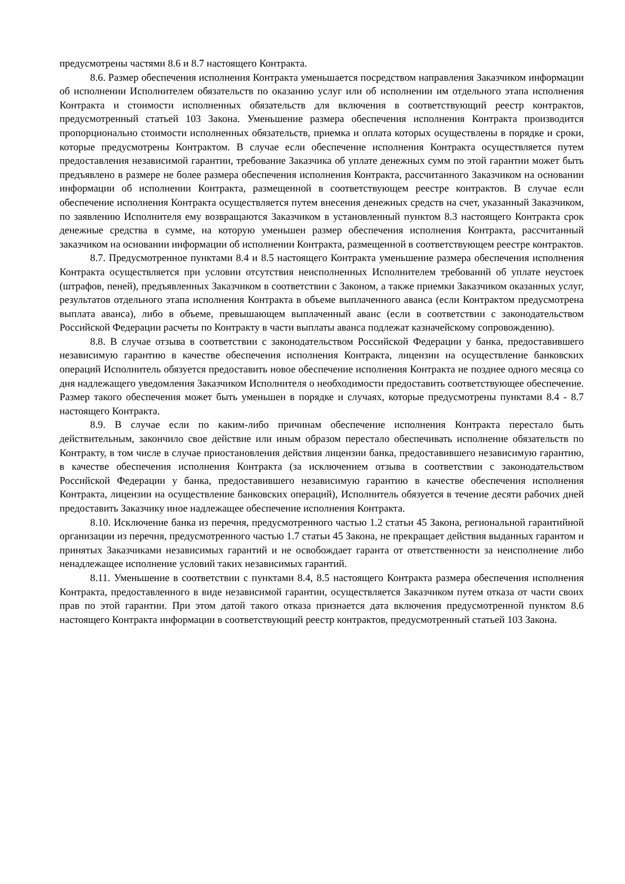предусмотрены частями 8.6 и 8.7 настоящего Контракта.
8.6. Размер обеспечения исполнения Контракта уменьшается посредством направления Заказчиком информации об исполнении Исполнителем обязательств по оказанию услуг или об исполнении им отдельного этапа исполнения Контракта и стоимости исполненных обязательств для включения в соответствующий реестр контрактов, предусмотренный статьей 103 Закона. Уменьшение размера обеспечения исполнения Контракта производится пропорционально стоимости исполненных обязательств, приемка и оплата которых осуществлены в порядке и сроки, которые предусмотрены Контрактом. В случае если обеспечение исполнения Контракта осуществляется путем предоставления независимой гарантии, требование Заказчика об уплате денежных сумм по этой гарантии может быть предъявлено в размере не более размера обеспечения исполнения Контракта, рассчитанного Заказчиком на основании информации об исполнении Контракта, размещенной в соответствующем реестре контрактов. В случае если обеспечение исполнения Контракта осуществляется путем внесения денежных средств на счет, указанный Заказчиком, по заявлению Исполнителя ему возвращаются Заказчиком в установленный пунктом 8.3 настоящего Контракта срок денежные средства в сумме, на которую уменьшен размер обеспечения исполнения Контракта, рассчитанный заказчиком на основании информации об исполнении Контракта, размещенной в соответствующем реестре контрактов.
8.7. Предусмотренное пунктами 8.4 и 8.5 настоящего Контракта уменьшение размера обеспечения исполнения Контракта осуществляется при условии отсутствия неисполненных Исполнителем требований об уплате неустоек (штрафов, пеней), предъявленных Заказчиком в соответствии с Законом, а также приемки Заказчиком оказанных услуг, результатов отдельного этапа исполнения Контракта в объеме выплаченного аванса (если Контрактом предусмотрена выплата аванса), либо в объеме, превышающем выплаченный аванс (если в соответствии с законодательством Российской Федерации расчеты по Контракту в части выплаты аванса подлежат казначейскому сопровождению).
8.8. В случае отзыва в соответствии с законодательством Российской Федерации у банка, предоставившего независимую гарантию в качестве обеспечения исполнения Контракта, лицензии на осуществление банковских операций Исполнитель обязуется предоставить новое обеспечение исполнения Контракта не позднее одного месяца со дня надлежащего уведомления Заказчиком Исполнителя о необходимости предоставить соответствующее обеспечение. Размер такого обеспечения может быть уменьшен в порядке и случаях, которые предусмотрены пунктами 8.4 - 8.7 настоящего Контракта.
8.9. В случае если по каким-либо причинам обеспечение исполнения Контракта перестало быть действительным, закончило свое действие или иным образом перестало обеспечивать исполнение обязательств по Контракту, в том числе в случае приостановления действия лицензии банка, предоставившего независимую гарантию, в качестве обеспечения исполнения Контракта (за исключением отзыва в соответствии с законодательством Российской Федерации у банка, предоставившего независимую гарантию в качестве обеспечения исполнения Контракта, лицензии на осуществление банковских операций), Исполнитель обязуется в течение десяти рабочих дней предоставить Заказчику иное надлежащее обеспечение исполнения Контракта.
8.10. Исключение банка из перечня, предусмотренного частью 1.2 статьи 45 Закона, региональной гарантийной организации из перечня, предусмотренного частью 1.7 статьи 45 Закона, не прекращает действия выданных гарантом и принятых Заказчиками независимых гарантий и не освобождает гаранта от ответственности за неисполнение либо ненадлежащее исполнение условий таких независимых гарантий.
8.11. Уменьшение в соответствии с пунктами 8.4, 8.5 настоящего Контракта размера обеспечения исполнения Контракта, предоставленного в виде независимой гарантии, осуществляется Заказчиком путем отказа от части своих прав по этой гарантии. При этом датой такого отказа признается дата включения предусмотренной пунктом 8.6 настоящего Контракта информации в соответствующий реестр контрактов, предусмотренный статьей 103 Закона.